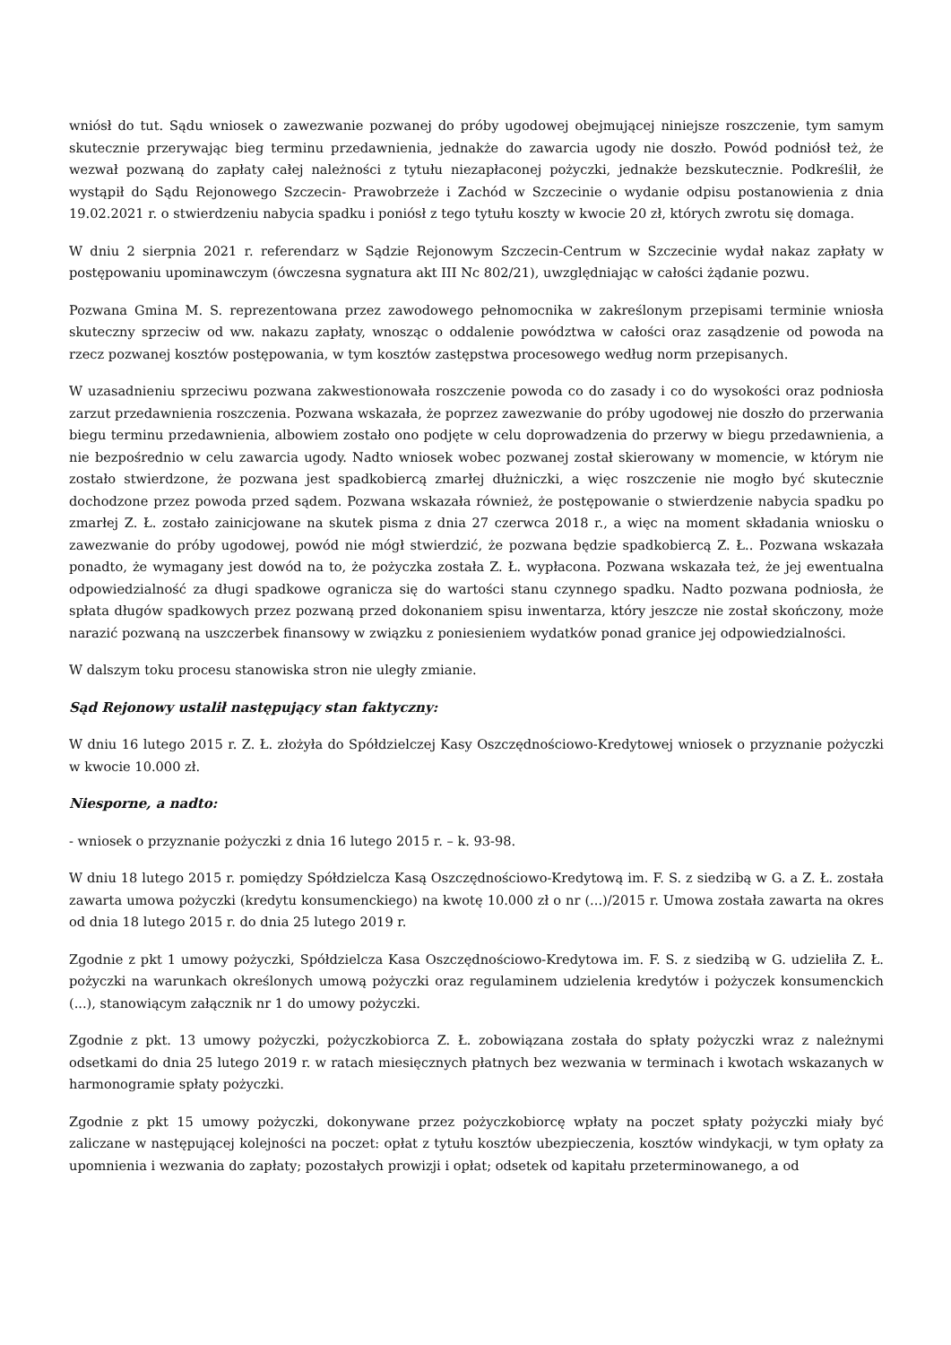wniósł do tut. Sądu wniosek o zawezwanie pozwanej do próby ugodowej obejmującej niniejsze roszczenie, tym samym skutecznie przerywając bieg terminu przedawnienia, jednakże do zawarcia ugody nie doszło. Powód podniósł też, że wezwał pozwaną do zapłaty całej należności z tytułu niezapłaconej pożyczki, jednakże bezskutecznie. Podkreślił, że wystąpił do Sądu Rejonowego Szczecin- Prawobrzeże i Zachód w Szczecinie o wydanie odpisu postanowienia z dnia 19.02.2021 r. o stwierdzeniu nabycia spadku i poniósł z tego tytułu koszty w kwocie 20 zł, których zwrotu się domaga.
W dniu 2 sierpnia 2021 r. referendarz w Sądzie Rejonowym Szczecin-Centrum w Szczecinie wydał nakaz zapłaty w postępowaniu upominawczym (ówczesna sygnatura akt III Nc 802/21), uwzględniając w całości żądanie pozwu.
Pozwana Gmina M. S. reprezentowana przez zawodowego pełnomocnika w zakreślonym przepisami terminie wniosła skuteczny sprzeciw od ww. nakazu zapłaty, wnosząc o oddalenie powództwa w całości oraz zasądzenie od powoda na rzecz pozwanej kosztów postępowania, w tym kosztów zastępstwa procesowego według norm przepisanych.
W uzasadnieniu sprzeciwu pozwana zakwestionowała roszczenie powoda co do zasady i co do wysokości oraz podniosła zarzut przedawnienia roszczenia. Pozwana wskazała, że poprzez zawezwanie do próby ugodowej nie doszło do przerwania biegu terminu przedawnienia, albowiem zostało ono podjęte w celu doprowadzenia do przerwy w biegu przedawnienia, a nie bezpośrednio w celu zawarcia ugody. Nadto wniosek wobec pozwanej został skierowany w momencie, w którym nie zostało stwierdzone, że pozwana jest spadkobiercą zmarłej dłużniczki, a więc roszczenie nie mogło być skutecznie dochodzone przez powoda przed sądem. Pozwana wskazała również, że postępowanie o stwierdzenie nabycia spadku po zmarłej Z. Ł. zostało zainicjowane na skutek pisma z dnia 27 czerwca 2018 r., a więc na moment składania wniosku o zawezwanie do próby ugodowej, powód nie mógł stwierdzić, że pozwana będzie spadkobiercą Z. Ł.. Pozwana wskazała ponadto, że wymagany jest dowód na to, że pożyczka została Z. Ł. wypłacona. Pozwana wskazała też, że jej ewentualna odpowiedzialność za długi spadkowe ogranicza się do wartości stanu czynnego spadku. Nadto pozwana podniosła, że spłata długów spadkowych przez pozwaną przed dokonaniem spisu inwentarza, który jeszcze nie został skończony, może narazić pozwaną na uszczerbek finansowy w związku z poniesieniem wydatków ponad granice jej odpowiedzialności.
W dalszym toku procesu stanowiska stron nie uległy zmianie.
Sąd Rejonowy ustalił następujący stan faktyczny:
W dniu 16 lutego 2015 r. Z. Ł. złożyła do Spółdzielczej Kasy Oszczędnościowo-Kredytowej wniosek o przyznanie pożyczki w kwocie 10.000 zł.
Niesporne, a nadto:
- wniosek o przyznanie pożyczki z dnia 16 lutego 2015 r. – k. 93-98.
W dniu 18 lutego 2015 r. pomiędzy Spółdzielcza Kasą Oszczędnościowo-Kredytową im. F. S. z siedzibą w G. a Z. Ł. została zawarta umowa pożyczki (kredytu konsumenckiego) na kwotę 10.000 zł o nr (...)/2015 r. Umowa została zawarta na okres od dnia 18 lutego 2015 r. do dnia 25 lutego 2019 r.
Zgodnie z pkt 1 umowy pożyczki, Spółdzielcza Kasa Oszczędnościowo-Kredytowa im. F. S. z siedzibą w G. udzieliła Z. Ł. pożyczki na warunkach określonych umową pożyczki oraz regulaminem udzielenia kredytów i pożyczek konsumenckich (...), stanowiącym załącznik nr 1 do umowy pożyczki.
Zgodnie z pkt. 13 umowy pożyczki, pożyczkobiorca Z. Ł. zobowiązana została do spłaty pożyczki wraz z należnymi odsetkami do dnia 25 lutego 2019 r. w ratach miesięcznych płatnych bez wezwania w terminach i kwotach wskazanych w harmonogramie spłaty pożyczki.
Zgodnie z pkt 15 umowy pożyczki, dokonywane przez pożyczkobiorcę wpłaty na poczet spłaty pożyczki miały być zaliczane w następującej kolejności na poczet: opłat z tytułu kosztów ubezpieczenia, kosztów windykacji, w tym opłaty za upomnienia i wezwania do zapłaty; pozostałych prowizji i opłat; odsetek od kapitału przeterminowanego, a od